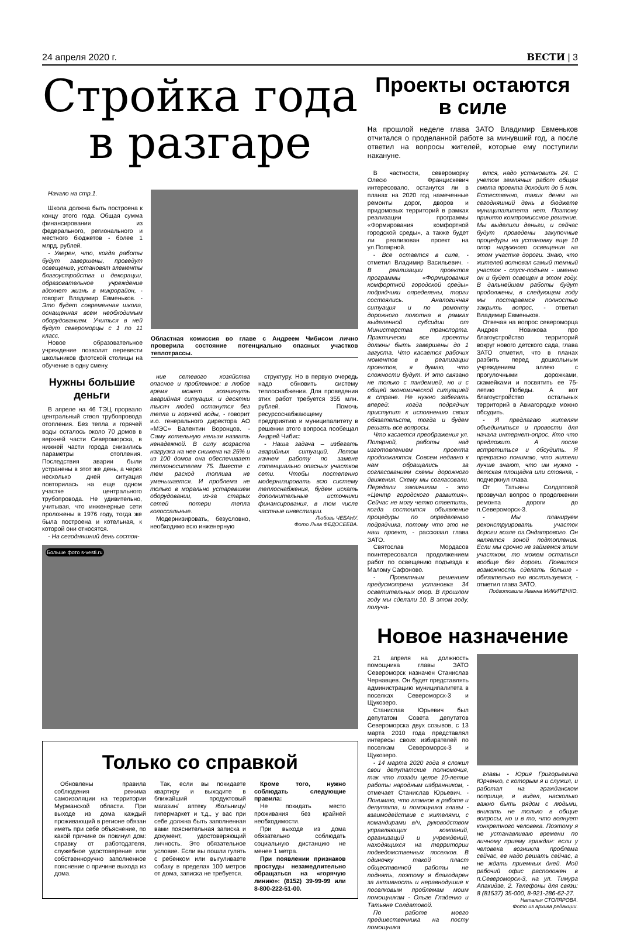24 апреля 2020 г. ВЕСТИ | 3
Стройка года
в разгаре
Начало на стр.1.
Школа должна быть построена к концу этого года. Общая сумма финансирования из федерального, регионального и местного бюджетов - более 1 млрд. рублей.
- Уверен, что, когда работы будут завершены, проведут освещение, установят элементы благоустройства и декорации, образовательное учреждение вдохнет жизнь в микрорайон, - говорит Владимир Евменьков. - Это будет современная школа, оснащенная всем необходимым оборудованием. Учиться в ней будут североморцы с 1 по 11 класс.
Новое образовательное учреждение позволит перевести школьников флотской столицы на обучение в одну смену.
Областная комиссия во главе с Андреем Чибисом лично проверила состояние потенциально опасных участков теплотрассы.
Нужны большие деньги
В апреле на 46 ТЭЦ прорвало центральный ствол трубопровода отопления. Без тепла и горячей воды осталось около 70 домов в верхней части Североморска, в нижней части города снизились параметры отопления. Последствия аварии были устранены в этот же день, а через несколько дней ситуация повторилась на еще одном участке центрального трубопровода. Не удивительно, учитывая, что инженерные сети проложены в 1976 году, тогда же была построена и котельная, к которой они относятся.
- На сегодняшний день состоя-
ние сетевого хозяйства опасное и проблемное: в любое время может возникнуть аварийная ситуация, и десятки тысяч людей останутся без тепла и горячей воды, - говорит и.о. генерального директора АО «МЭС» Валентин Воронцов. - Саму котельную нельзя назвать ненадежной. В силу возраста нагрузка на нее снижена на 25% и из 100 домов она обеспечивает теплоносителем 75. Вместе с тем расход топлива не уменьшается. И проблема не только в морально устаревшем оборудовании, из-за старых сетей потери тепла колоссальные.
Модернизировать, безусловно, необходимо всю инженерную
структуру. Но в первую очередь надо обновить систему теплоснабжения. Для проведения этих работ требуется 355 млн. рублей. Помочь ресурсоснабжающему предприятию и муниципалитету в решении этого вопроса пообещал Андрей Чибис:
- Наша задача – избегать аварийных ситуаций. Летом начнем работу по замене потенциально опасных участков сети. Чтобы постепенно модернизировать всю систему теплоснабжения, будем искать дополнительные источники финансирования, в том числе частные инвестиции.
Любовь ЧЕБАНУ.
Фото Льва ФЕДОСЕЕВА.
Больше фото s-vesti.ru
Только со справкой
Обновлены правила соблюдения режима самоизоляции на территории Мурманской области. При выходе из дома каждый проживающий в регионе обязан иметь при себе объяснение, по какой причине он покинул дом: справку от работодателя, служебное удостоверение или собственноручно заполненное пояснение о причине выхода из дома.
Так, если вы покидаете квартиру и выходите в ближайший продуктовый магазин/ аптеку /больницу/ гипермаркет и т.д., у вас при себе должна быть заполненная вами пояснительная записка и документ, удостоверяющий личность. Это обязательное условие. Если вы пошли гулять с ребенком или выгуливаете собаку в пределах 100 метров от дома, записка не требуется.
Кроме того, нужно соблюдать следующие правила:
Не покидать место проживания без крайней необходимости.
При выходе из дома обязательно соблюдать социальную дистанцию не менее 1 метра.
При появлении признаков простуды незамедлительно обращаться на «горячую линию»: (8152) 39-99-99 или 8-800-222-51-00.
Проекты остаются в силе
На прошлой неделе глава ЗАТО Владимир Евменьков отчитался о проделанной работе за минувший год, а после ответил на вопросы жителей, которые ему поступили накануне.
В частности, североморку Олесю Францискевич интересовало, останутся ли в планах на 2020 год намеченные ремонты дорог, дворов и придомовых территорий в рамках реализации программы «Формирования комфортной городской среды», а также будет ли реализован проект на ул.Полярной.
- Все остается в силе, - отметил Владимир Васильевич. - В реализации проектов программы «Формирования комфортной городской среды» подрядчики определены, торги состоялись. Аналогичная ситуация и по ремонту дорожного полотна в рамках выделенной субсидии от Министерства транспорта. Практически все проекты должны быть завершены до 1 августа. Что касается рабочих моментов в реализации проектов, я думаю, что сложности будут. И это связано не только с пандемией, но и с общей экономической ситуацией в стране. Не нужно забегать вперед: когда подрядчик приступит к исполнению своих обязательств, тогда и будем решать все вопросы.
Что касается преображения ул. Полярной, работы над изготовлением проекта продолжаются. Совсем недавно к нам обращались за согласованием схемы дорожного движения. Схему мы согласовали. Передали заказчикам - это «Центр городского развития». Сейчас не могу четко ответить, когда состоится объявление процедуры по определению подрядчика, потому что это не наш проект, - рассказал глава ЗАТО.
Святослав Мордасов поинтересовался продолжением работ по освещению подъезда к Малому Сафоново.
- Проектным решением предусмотрена установка 34 осветительных опор. В прошлом году мы сделали 10. В этом году, получа-
ется, надо установить 24. С учетом земляных работ общая смета проекта доходит до 5 млн. Естественно, таких денег на сегодняшний день в бюджете муниципалитета нет. Поэтому принято компромиссное решение. Мы выделили деньги, и сейчас будут проведены закупочные процедуры на установку еще 10 опор наружного освещения на этом участке дороги. Знаю, что жителей волновал самый темный участок - спуск-подъем - именно он и будет освещен в этом году. В дальнейшем работы будут продолжены, в следующем году мы постараемся полностью закрыть вопрос, - ответил Владимир Евменьков.
Отвечая на вопрос североморца Андрея Новикова про благоустройство территорий вокруг нового детского сада, глава ЗАТО отметил, что в планах разбить перед дошкольным учреждением аллею с прогулочными дорожками, скамейками и посвятить ее 75-летию Победы. А вот благоустройство остальных территорий в Авиагородке можно обсудить.
- Я предлагаю жителям объединиться и провести для начала интернет-опрос. Кто что предложит. А после встретиться и обсудить. Я прекрасно понимаю, что жители лучше знают, что им нужно - детская площадка или стоянка, - подчеркнул глава.
От Татьяны Солдатовой прозвучал вопрос о продолжении ремонта дороги до п.Североморск-3.
- Мы планируем реконструировать участок дороги возле оз.Ондатрового. Он является зоной подтопления. Если мы срочно не займемся этим участком, то можем остаться вообще без дороги. Появится возможность сделать больше - обязательно ею воспользуемся, - отметил глава ЗАТО.
Подготовила Иванна МИКИТЕНКО.
Новое назначение
21 апреля на должность помощника главы ЗАТО Североморск назначен Станислав Чернавцев. Он будет представлять администрацию муниципалитета в поселках Североморск-3 и Щукозеро.
Станислав Юрьевич был депутатом Совета депутатов Североморска двух созывов, с 13 марта 2010 года представлял интересы своих избирателей по поселкам Североморск-3 и Щукозеро.
- 14 марта 2020 года я сложил свои депутатские полномочия, так что позади целое 10-летие работы народным избранником, - отмечает Станислав Юрьевич. - Понимаю, что главное в работе и депутата, и помощника главы - взаимодействие с жителями, с командирами в/ч, руководством управляющих компаний, организаций и учреждений, находящихся на территории подведомственных поселков. В одиночку такой пласт общественной работы не поднять, поэтому я благодарен за активность и неравнодушие к поселковым проблемам моим помощникам - Ольге Гладенко и Татьяне Солдатовой.
По работе моего предшественника на посту помощника
главы - Юрия Григорьевича Юрченко, с которым я и служил, и работал на гражданском поприще, я видел, насколько важно быть рядом с людьми, вникать не только в общие вопросы, но и в то, что волнует конкретного человека. Поэтому я не устанавливаю времени по личному приему граждан: если у человека возникла проблема сейчас, ее надо решать сейчас, а не ждать приемных дней. Мой рабочий офис расположен в п.Североморск-3, на ул. Тимура Апакидзе, 2. Телефоны для связи: 8 (81537) 35-000, 8-921-286-62-27.
Наталья СТОЛЯРОВА.
Фото из архива редакции.